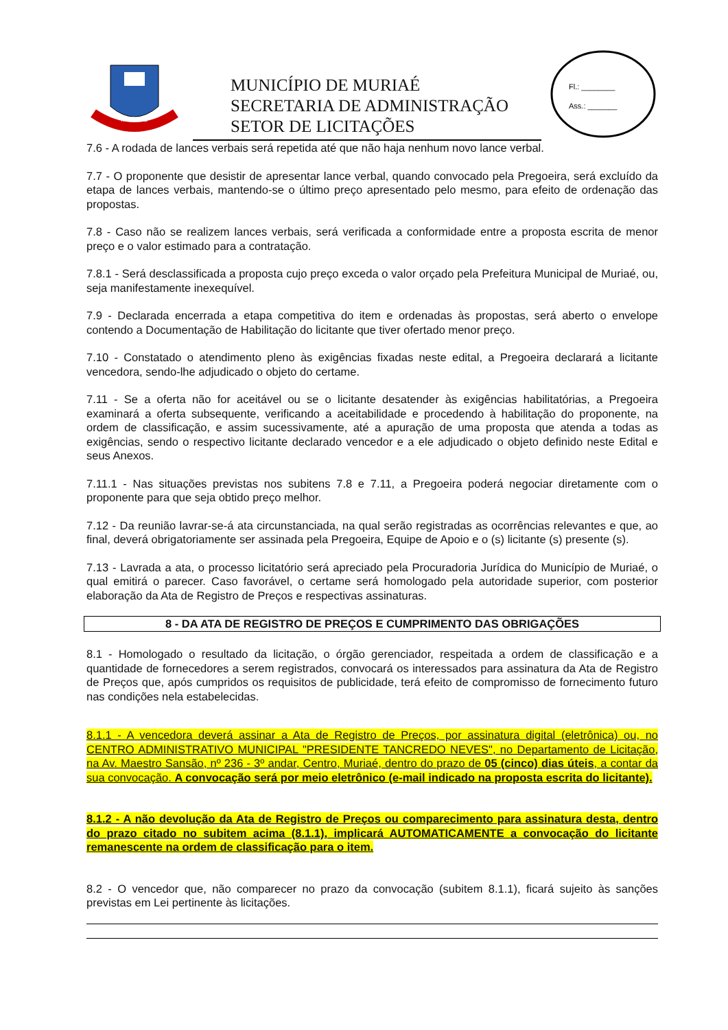MURIAÉ
MUNICÍPIO DE MURIAÉ
SECRETARIA DE ADMINISTRAÇÃO
SETOR DE LICITAÇÕES
Fl.: ________
Ass.: _______
7.6 - A rodada de lances verbais será repetida até que não haja nenhum novo lance verbal.
7.7 - O proponente que desistir de apresentar lance verbal, quando convocado pela Pregoeira, será excluído da etapa de lances verbais, mantendo-se o último preço apresentado pelo mesmo, para efeito de ordenação das propostas.
7.8 - Caso não se realizem lances verbais, será verificada a conformidade entre a proposta escrita de menor preço e o valor estimado para a contratação.
7.8.1 - Será desclassificada a proposta cujo preço exceda o valor orçado pela Prefeitura Municipal de Muriaé, ou, seja manifestamente inexequível.
7.9 - Declarada encerrada a etapa competitiva do item e ordenadas às propostas, será aberto o envelope contendo a Documentação de Habilitação do licitante que tiver ofertado menor preço.
7.10 - Constatado o atendimento pleno às exigências fixadas neste edital, a Pregoeira declarará a licitante vencedora, sendo-lhe adjudicado o objeto do certame.
7.11 - Se a oferta não for aceitável ou se o licitante desatender às exigências habilitatórias, a Pregoeira examinará a oferta subsequente, verificando a aceitabilidade e procedendo à habilitação do proponente, na ordem de classificação, e assim sucessivamente, até a apuração de uma proposta que atenda a todas as exigências, sendo o respectivo licitante declarado vencedor e a ele adjudicado o objeto definido neste Edital e seus Anexos.
7.11.1 - Nas situações previstas nos subitens 7.8 e 7.11, a Pregoeira poderá negociar diretamente com o proponente para que seja obtido preço melhor.
7.12 - Da reunião lavrar-se-á ata circunstanciada, na qual serão registradas as ocorrências relevantes e que, ao final, deverá obrigatoriamente ser assinada pela Pregoeira, Equipe de Apoio e o (s) licitante (s) presente (s).
7.13 - Lavrada a ata, o processo licitatório será apreciado pela Procuradoria Jurídica do Município de Muriaé, o qual emitirá o parecer. Caso favorável, o certame será homologado pela autoridade superior, com posterior elaboração da Ata de Registro de Preços e respectivas assinaturas.
8 - DA ATA DE REGISTRO DE PREÇOS E CUMPRIMENTO DAS OBRIGAÇÕES
8.1 - Homologado o resultado da licitação, o órgão gerenciador, respeitada a ordem de classificação e a quantidade de fornecedores a serem registrados, convocará os interessados para assinatura da Ata de Registro de Preços que, após cumpridos os requisitos de publicidade, terá efeito de compromisso de fornecimento futuro nas condições nela estabelecidas.
8.1.1 - A vencedora deverá assinar a Ata de Registro de Preços, por assinatura digital (eletrônica) ou, no CENTRO ADMINISTRATIVO MUNICIPAL "PRESIDENTE TANCREDO NEVES", no Departamento de Licitação, na Av. Maestro Sansão, nº 236 - 3º andar, Centro, Muriaé, dentro do prazo de 05 (cinco) dias úteis, a contar da sua convocação. A convocação será por meio eletrônico (e-mail indicado na proposta escrita do licitante).
8.1.2 - A não devolução da Ata de Registro de Preços ou comparecimento para assinatura desta, dentro do prazo citado no subitem acima (8.1.1), implicará AUTOMATICAMENTE a convocação do licitante remanescente na ordem de classificação para o item.
8.2 - O vencedor que, não comparecer no prazo da convocação (subitem 8.1.1), ficará sujeito às sanções previstas em Lei pertinente às licitações.